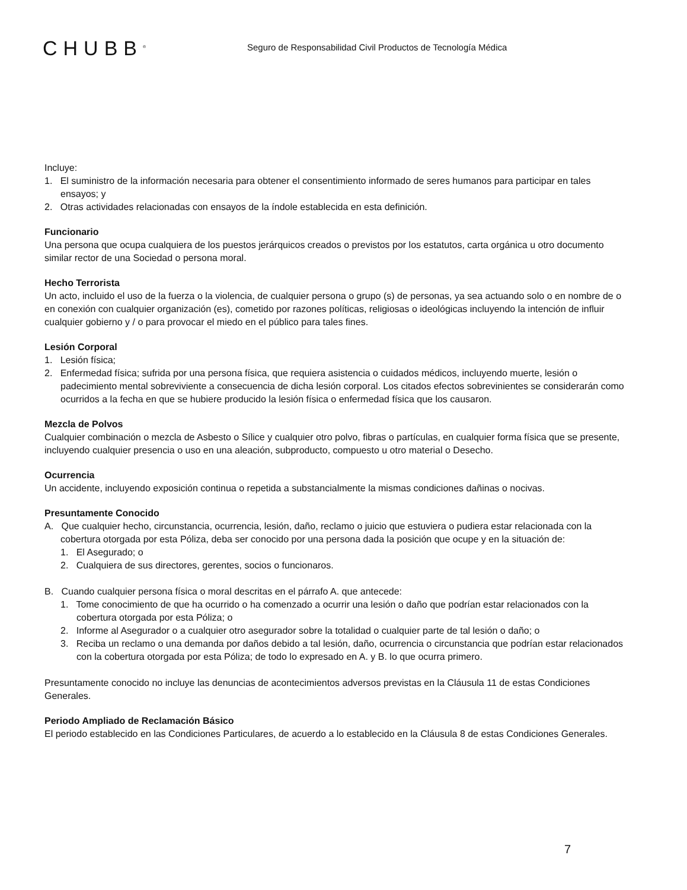CHUBB<sup>®</sup>
Seguro de Responsabilidad Civil Productos de Tecnología Médica
Incluye:
1. El suministro de la información necesaria para obtener el consentimiento informado de seres humanos para participar en tales ensayos; y
2. Otras actividades relacionadas con ensayos de la índole establecida en esta definición.
Funcionario
Una persona que ocupa cualquiera de los puestos jerárquicos creados o previstos por los estatutos, carta orgánica u otro documento similar rector de una Sociedad o persona moral.
Hecho Terrorista
Un acto, incluido el uso de la fuerza o la violencia, de cualquier persona o grupo (s) de personas, ya sea actuando solo o en nombre de o en conexión con cualquier organización (es), cometido por razones políticas, religiosas o ideológicas incluyendo la intención de influir cualquier gobierno y / o para provocar el miedo en el público para tales fines.
Lesión Corporal
1. Lesión física;
2. Enfermedad física; sufrida por una persona física, que requiera asistencia o cuidados médicos, incluyendo muerte, lesión o padecimiento mental sobreviviente a consecuencia de dicha lesión corporal. Los citados efectos sobrevinientes se considerarán como ocurridos a la fecha en que se hubiere producido la lesión física o enfermedad física que los causaron.
Mezcla de Polvos
Cualquier combinación o mezcla de Asbesto o Sílice y cualquier otro polvo, fibras o partículas, en cualquier forma física que se presente, incluyendo cualquier presencia o uso en una aleación, subproducto, compuesto u otro material o Desecho.
Ocurrencia
Un accidente, incluyendo exposición continua o repetida a substancialmente la mismas condiciones dañinas o nocivas.
Presuntamente Conocido
A. Que cualquier hecho, circunstancia, ocurrencia, lesión, daño, reclamo o juicio que estuviera o pudiera estar relacionada con la cobertura otorgada por esta Póliza, deba ser conocido por una persona dada la posición que ocupe y en la situación de:
1. El Asegurado; o
2. Cualquiera de sus directores, gerentes, socios o funcionaros.
B. Cuando cualquier persona física o moral descritas en el párrafo A. que antecede:
1. Tome conocimiento de que ha ocurrido o ha comenzado a ocurrir una lesión o daño que podrían estar relacionados con la cobertura otorgada por esta Póliza; o
2. Informe al Asegurador o a cualquier otro asegurador sobre la totalidad o cualquier parte de tal lesión o daño; o
3. Reciba un reclamo o una demanda por daños debido a tal lesión, daño, ocurrencia o circunstancia que podrían estar relacionados con la cobertura otorgada por esta Póliza; de todo lo expresado en A. y B. lo que ocurra primero.
Presuntamente conocido no incluye las denuncias de acontecimientos adversos previstas en la Cláusula 11 de estas Condiciones Generales.
Periodo Ampliado de Reclamación Básico
El periodo establecido en las Condiciones Particulares, de acuerdo a lo establecido en la Cláusula 8 de estas Condiciones Generales.
7